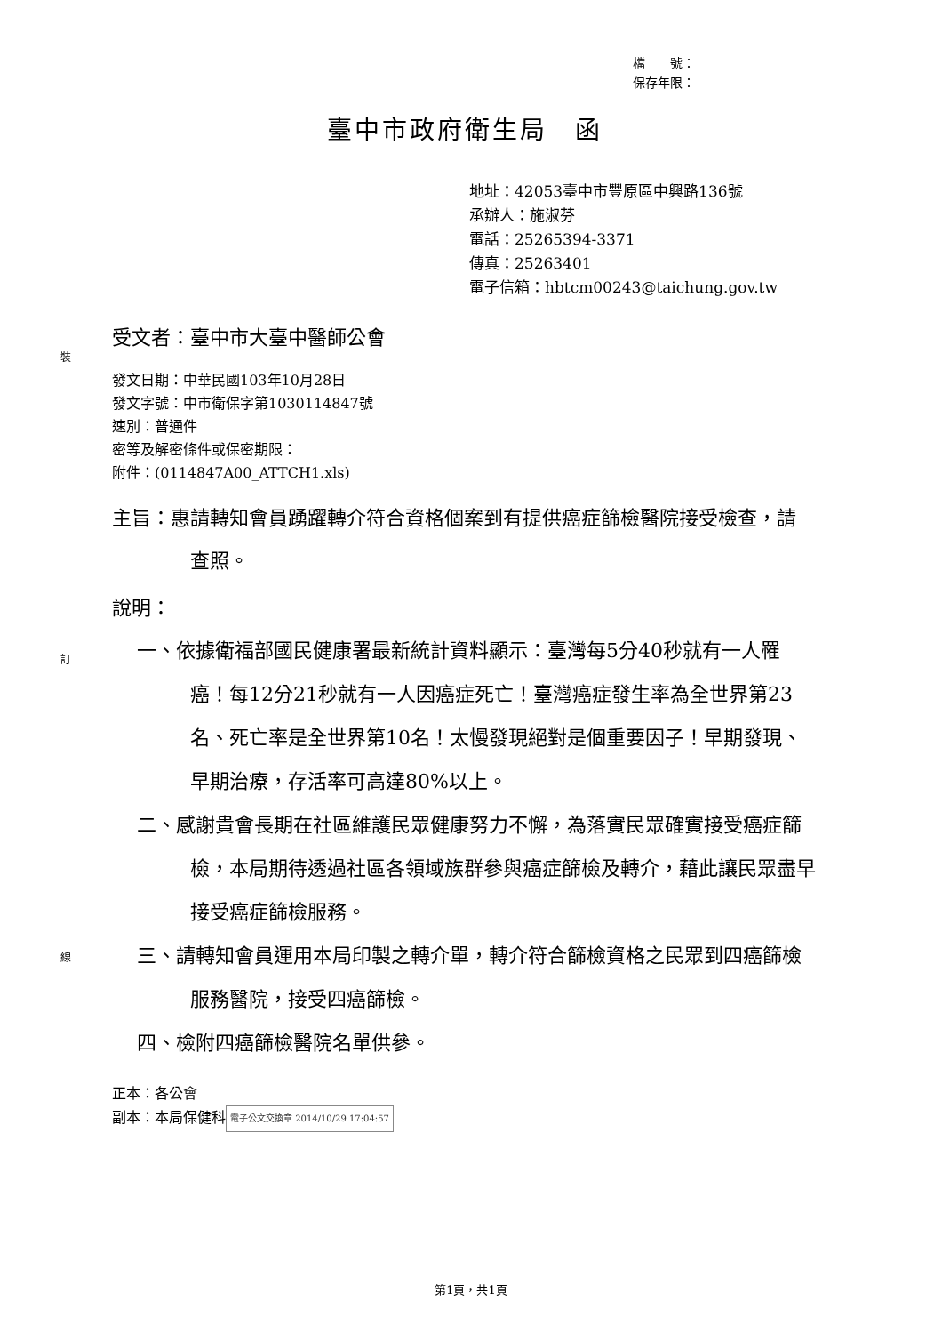裝
訂
線
檔　　號：
保存年限：
臺中市政府衛生局　函
地址：42053臺中市豐原區中興路136號
承辦人：施淑芬
電話：25265394-3371
傳真：25263401
電子信箱：hbtcm00243@taichung.gov.tw
受文者：臺中市大臺中醫師公會
發文日期：中華民國103年10月28日
發文字號：中市衛保字第1030114847號
速別：普通件
密等及解密條件或保密期限：
附件：(0114847A00_ATTCH1.xls)
主旨：惠請轉知會員踴躍轉介符合資格個案到有提供癌症篩檢醫院接受檢查，請 查照。
說明：
一、依據衛福部國民健康署最新統計資料顯示：臺灣每5分40秒就有一人罹癌！每12分21秒就有一人因癌症死亡！臺灣癌症發生率為全世界第23名、死亡率是全世界第10名！太慢發現絕對是個重要因子！早期發現、早期治療，存活率可高達80%以上。
二、感謝貴會長期在社區維護民眾健康努力不懈，為落實民眾確實接受癌症篩檢，本局期待透過社區各領域族群參與癌症篩檢及轉介，藉此讓民眾盡早接受癌症篩檢服務。
三、請轉知會員運用本局印製之轉介單，轉介符合篩檢資格之民眾到四癌篩檢服務醫院，接受四癌篩檢。
四、檢附四癌篩檢醫院名單供參。
正本：各公會
副本：本局保健科 電子公文交換章 2014/10/29 17:04:57
第1頁，共1頁